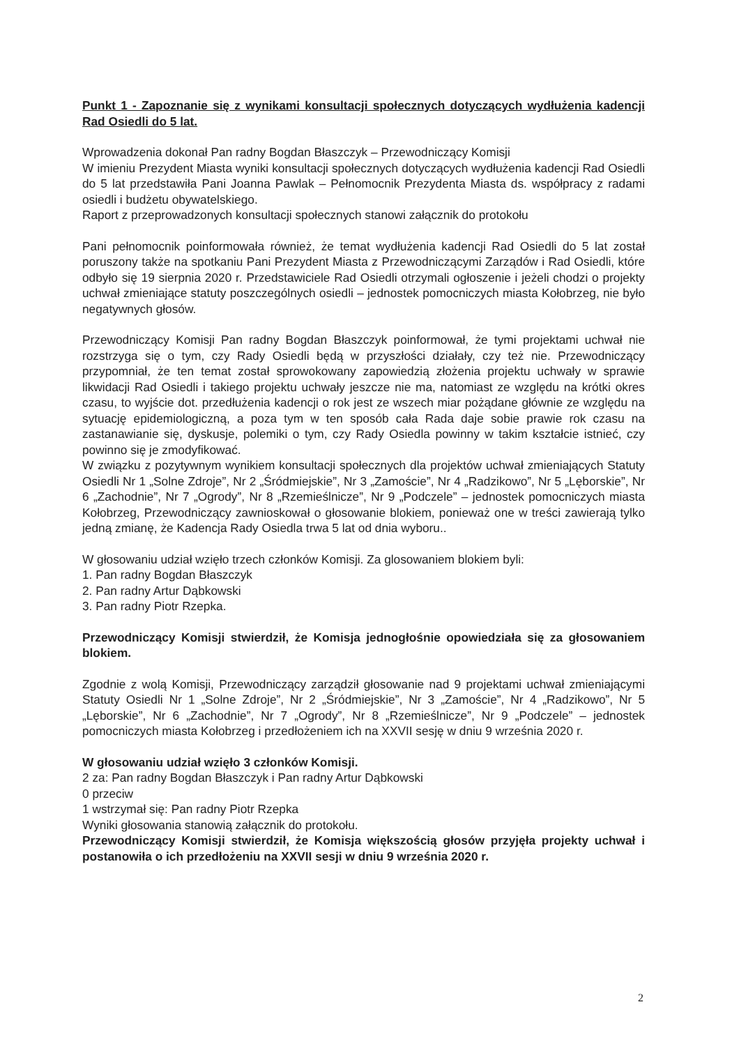Punkt 1 - Zapoznanie się z wynikami konsultacji społecznych dotyczących wydłużenia kadencji Rad Osiedli do 5 lat.
Wprowadzenia dokonał Pan radny Bogdan Błaszczyk – Przewodniczący Komisji
W imieniu Prezydent Miasta wyniki konsultacji społecznych dotyczących wydłużenia kadencji Rad Osiedli do 5 lat przedstawiła Pani Joanna Pawlak – Pełnomocnik Prezydenta Miasta ds. współpracy z radami osiedli i budżetu obywatelskiego.
Raport z przeprowadzonych konsultacji społecznych stanowi załącznik do protokołu
Pani pełnomocnik poinformowała również, że temat wydłużenia kadencji Rad Osiedli do 5 lat został poruszony także na spotkaniu Pani Prezydent Miasta z Przewodniczącymi Zarządów i Rad Osiedli, które odbyło się 19 sierpnia 2020 r. Przedstawiciele Rad Osiedli otrzymali ogłoszenie i jeżeli chodzi o projekty uchwał zmieniające statuty poszczególnych osiedli – jednostek pomocniczych miasta Kołobrzeg, nie było negatywnych głosów.
Przewodniczący Komisji Pan radny Bogdan Błaszczyk poinformował, że tymi projektami uchwał nie rozstrzyga się o tym, czy Rady Osiedli będą w przyszłości działały, czy też nie. Przewodniczący przypomniał, że ten temat został sprowokowany zapowiedzią złożenia projektu uchwały w sprawie likwidacji Rad Osiedli i takiego projektu uchwały jeszcze nie ma, natomiast ze względu na krótki okres czasu, to wyjście dot. przedłużenia kadencji o rok jest ze wszech miar pożądane głównie ze względu na sytuację epidemiologiczną, a poza tym w ten sposób cała Rada daje sobie prawie rok czasu na zastanawianie się, dyskusje, polemiki o tym, czy Rady Osiedla powinny w takim kształcie istnieć, czy powinno się je zmodyfikować.
W związku z pozytywnym wynikiem konsultacji społecznych dla projektów uchwał zmieniających Statuty Osiedli Nr 1 „Solne Zdroje”, Nr 2 „Śródmiejskie”, Nr 3 „Zamoście”, Nr 4 „Radzikowo”, Nr 5 „Lęborskie”, Nr 6 „Zachodnie”, Nr 7 „Ogrody”, Nr 8 „Rzemieślnicze”, Nr 9 „Podczele” – jednostek pomocniczych miasta Kołobrzeg, Przewodniczący zawnioskował o głosowanie blokiem, ponieważ one w treści zawierają tylko jedną zmianę, że Kadencja Rady Osiedla trwa 5 lat od dnia wyboru..
W głosowaniu udział wzięło trzech członków Komisji. Za glosowaniem blokiem byli:
1. Pan radny Bogdan Błaszczyk
2. Pan radny Artur Dąbkowski
3. Pan radny Piotr Rzepka.
Przewodniczący Komisji stwierdził, że Komisja jednogłośnie opowiedziała się za głosowaniem blokiem.
Zgodnie z wolą Komisji, Przewodniczący zarządził głosowanie nad 9 projektami uchwał zmieniającymi Statuty Osiedli Nr 1 „Solne Zdroje”, Nr 2 „Śródmiejskie”, Nr 3 „Zamoście”, Nr 4 „Radzikowo”, Nr 5 „Lęborskie”, Nr 6 „Zachodnie”, Nr 7 „Ogrody”, Nr 8 „Rzemieślnicze”, Nr 9 „Podczele” – jednostek pomocniczych miasta Kołobrzeg i przedłożeniem ich na XXVII sesję w dniu 9 września 2020 r.
W głosowaniu udział wzięło 3 członków Komisji.
2 za: Pan radny Bogdan Błaszczyk i Pan radny Artur Dąbkowski
0 przeciw
1 wstrzymał się: Pan radny Piotr Rzepka
Wyniki głosowania stanowią załącznik do protokołu.
Przewodniczący Komisji stwierdził, że Komisja większością głosów przyjęła projekty uchwał i postanowiła o ich przedłożeniu na XXVII sesji w dniu 9 września 2020 r.
2